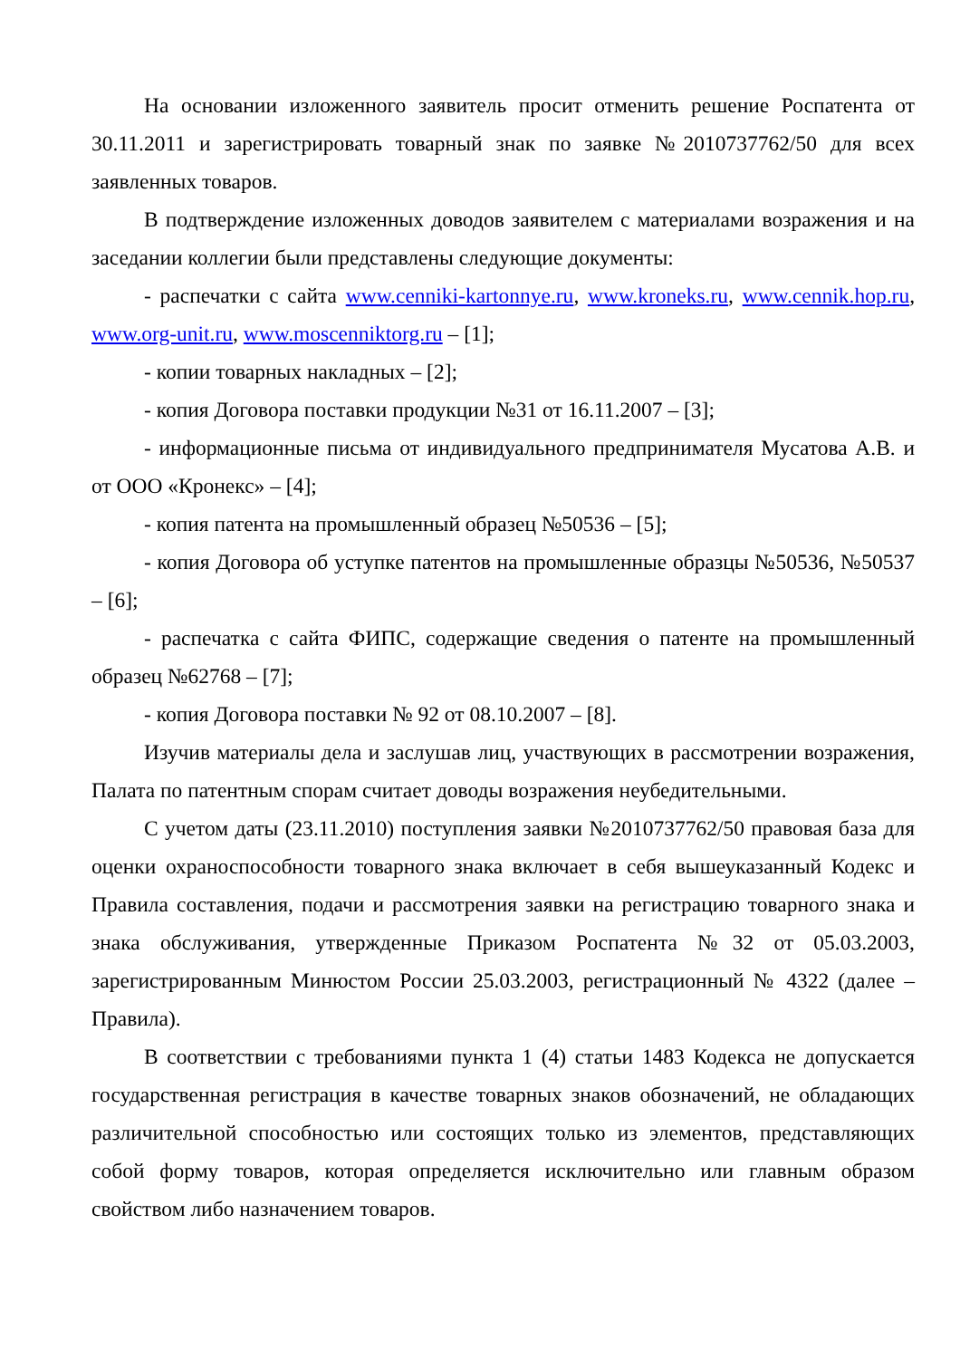На основании изложенного заявитель просит отменить решение Роспатента от 30.11.2011 и зарегистрировать товарный знак по заявке №2010737762/50 для всех заявленных товаров.
В подтверждение изложенных доводов заявителем с материалами возражения и на заседании коллегии были представлены следующие документы:
- распечатки с сайта www.cenniki-kartonnye.ru, www.kroneks.ru, www.cennik.hop.ru, www.org-unit.ru, www.moscenniktorg.ru – [1];
- копии товарных накладных – [2];
- копия Договора поставки продукции №31 от 16.11.2007 – [3];
- информационные письма от индивидуального предпринимателя Мусатова А.В. и от ООО «Кронекс» – [4];
- копия патента на промышленный образец №50536 – [5];
- копия Договора об уступке патентов на промышленные образцы №50536, №50537 – [6];
- распечатка с сайта ФИПС, содержащие сведения о патенте на промышленный образец №62768 – [7];
- копия Договора поставки № 92 от 08.10.2007 – [8].
Изучив материалы дела и заслушав лиц, участвующих в рассмотрении возражения, Палата по патентным спорам считает доводы возражения неубедительными.
С учетом даты (23.11.2010) поступления заявки №2010737762/50 правовая база для оценки охраноспособности товарного знака включает в себя вышеуказанный Кодекс и Правила составления, подачи и рассмотрения заявки на регистрацию товарного знака и знака обслуживания, утвержденные Приказом Роспатента №32 от 05.03.2003, зарегистрированным Минюстом России 25.03.2003, регистрационный № 4322 (далее – Правила).
В соответствии с требованиями пункта 1 (4) статьи 1483 Кодекса не допускается государственная регистрация в качестве товарных знаков обозначений, не обладающих различительной способностью или состоящих только из элементов, представляющих собой форму товаров, которая определяется исключительно или главным образом свойством либо назначением товаров.